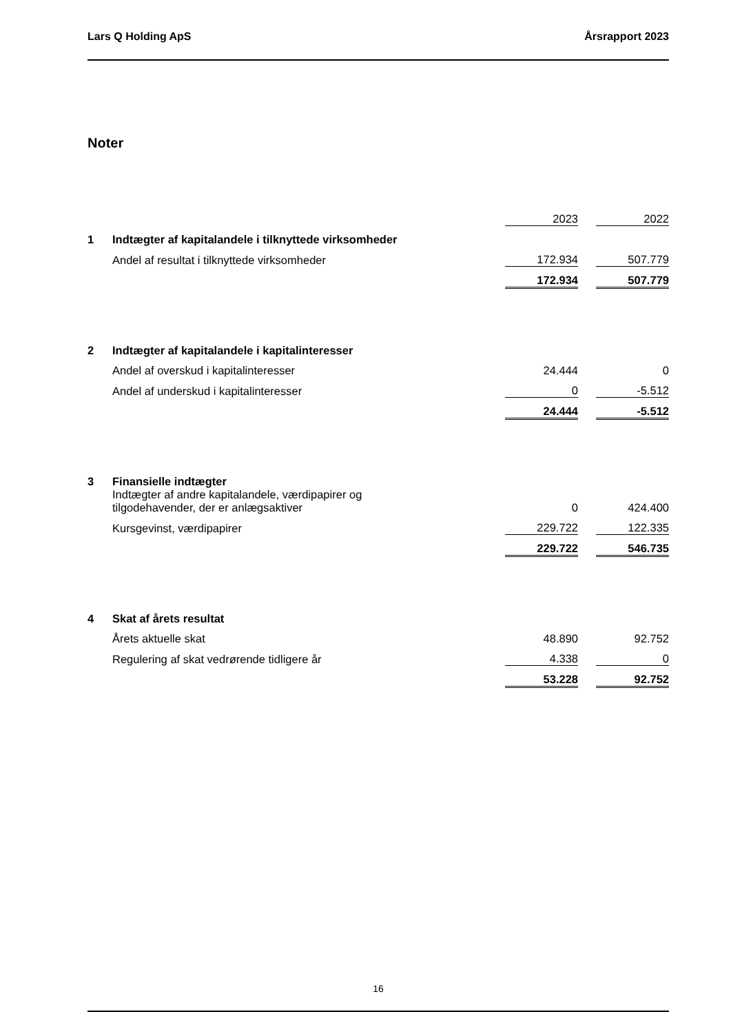Lars Q Holding ApS Årsrapport 2023
Noter
| | | 2023 | | 2022 |
| 1 | Indtægter af kapitalandele i tilknyttede virksomheder | | | |
| | Andel af resultat i tilknyttede virksomheder | 172.934 | | 507.779 |
| | | 172.934 | | 507.779 |
| 2 | Indtægter af kapitalandele i kapitalinteresser | | | |
| | Andel af overskud i kapitalinteresser | 24.444 | | 0 |
| | Andel af underskud i kapitalinteresser | 0 | | -5.512 |
| | | 24.444 | | -5.512 |
| 3 | Finansielle indtægter | | | |
| | Indtægter af andre kapitalandele, værdipapirer og tilgodehavender, der er anlægsaktiver | 0 | | 424.400 |
| | Kursgevinst, værdipapirer | 229.722 | | 122.335 |
| | | 229.722 | | 546.735 |
| 4 | Skat af årets resultat | | | |
| | Årets aktuelle skat | 48.890 | | 92.752 |
| | Regulering af skat vedrørende tidligere år | 4.338 | | 0 |
| | | 53.228 | | 92.752 |
16